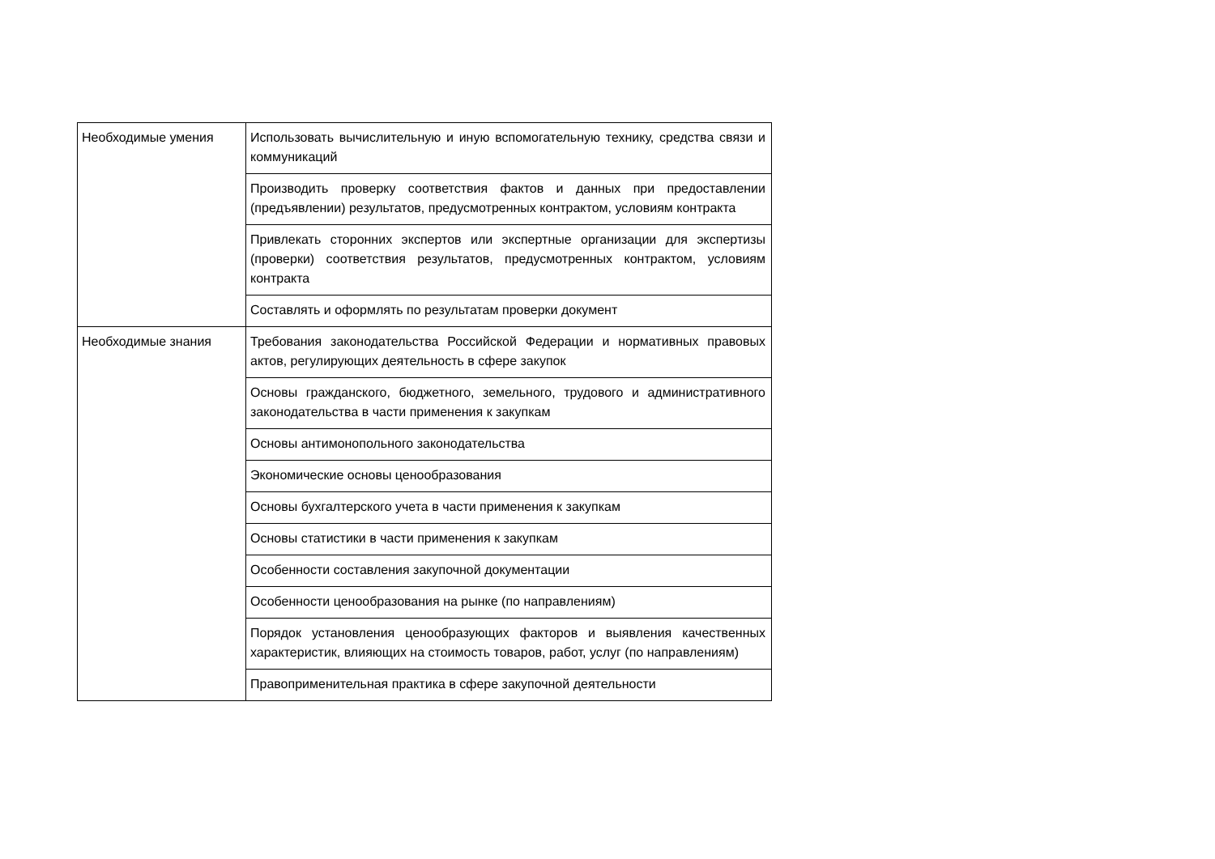| Необходимые умения | Использовать вычислительную и иную вспомогательную технику, средства связи и коммуникаций |
| | Производить проверку соответствия фактов и данных при предоставлении (предъявлении) результатов, предусмотренных контрактом, условиям контракта |
| | Привлекать сторонних экспертов или экспертные организации для экспертизы (проверки) соответствия результатов, предусмотренных контрактом, условиям контракта |
| | Составлять и оформлять по результатам проверки документ |
| Необходимые знания | Требования законодательства Российской Федерации и нормативных правовых актов, регулирующих деятельность в сфере закупок |
| | Основы гражданского, бюджетного, земельного, трудового и административного законодательства в части применения к закупкам |
| | Основы антимонопольного законодательства |
| | Экономические основы ценообразования |
| | Основы бухгалтерского учета в части применения к закупкам |
| | Основы статистики в части применения к закупкам |
| | Особенности составления закупочной документации |
| | Особенности ценообразования на рынке (по направлениям) |
| | Порядок установления ценообразующих факторов и выявления качественных характеристик, влияющих на стоимость товаров, работ, услуг (по направлениям) |
| | Правоприменительная практика в сфере закупочной деятельности |